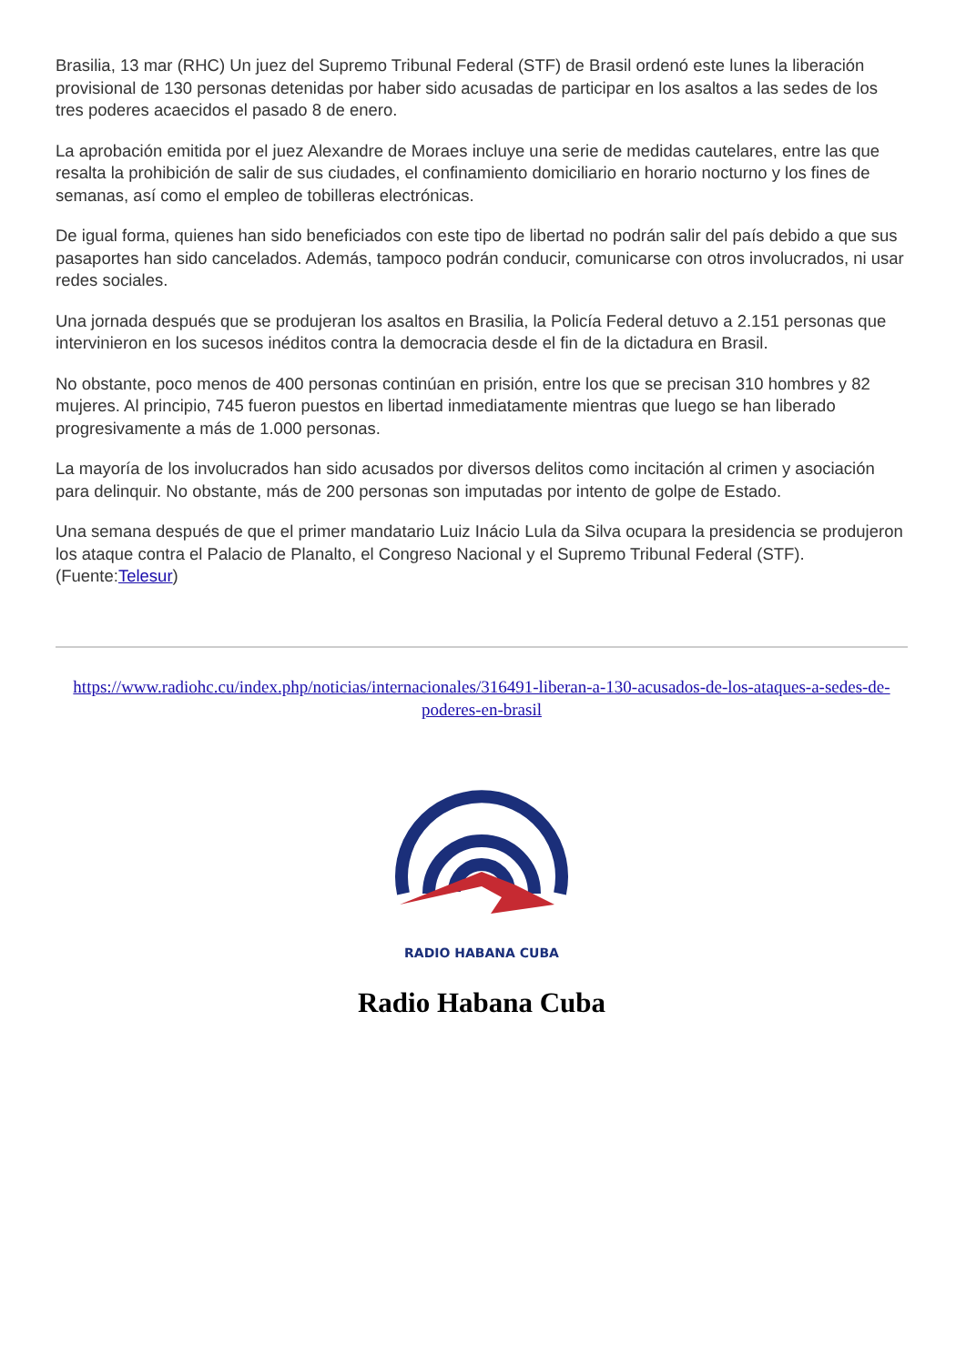Brasilia, 13 mar (RHC) Un juez del Supremo Tribunal Federal (STF) de Brasil ordenó este lunes la liberación provisional de 130 personas detenidas por haber sido acusadas de participar en los asaltos a las sedes de los tres poderes acaecidos el pasado 8 de enero.
La aprobación emitida por el juez Alexandre de Moraes incluye una serie de medidas cautelares, entre las que resalta la prohibición de salir de sus ciudades, el confinamiento domiciliario en horario nocturno y los fines de semanas, así como el empleo de tobilleras electrónicas.
De igual forma, quienes han sido beneficiados con este tipo de libertad no podrán salir del país debido a que sus pasaportes han sido cancelados. Además, tampoco podrán conducir, comunicarse con otros involucrados, ni usar redes sociales.
Una jornada después que se produjeran los asaltos en Brasilia, la Policía Federal detuvo a 2.151 personas que intervinieron en los sucesos inéditos contra la democracia desde el fin de la dictadura en Brasil.
No obstante, poco menos de 400 personas continúan en prisión, entre los que se precisan 310 hombres y 82 mujeres. Al principio, 745 fueron puestos en libertad inmediatamente mientras que luego se han liberado progresivamente a más de 1.000 personas.
La mayoría de los involucrados han sido acusados por diversos delitos como incitación al crimen y asociación para delinquir. No obstante, más de 200 personas son imputadas por intento de golpe de Estado.
Una semana después de que el primer mandatario Luiz Inácio Lula da Silva ocupara la presidencia se produjeron los ataque contra el Palacio de Planalto, el Congreso Nacional y el Supremo Tribunal Federal (STF). (Fuente:Telesur)
https://www.radiohc.cu/index.php/noticias/internacionales/316491-liberan-a-130-acusados-de-los-ataques-a-sedes-de-poderes-en-brasil
RADIO HABANA CUBA
Radio Habana Cuba